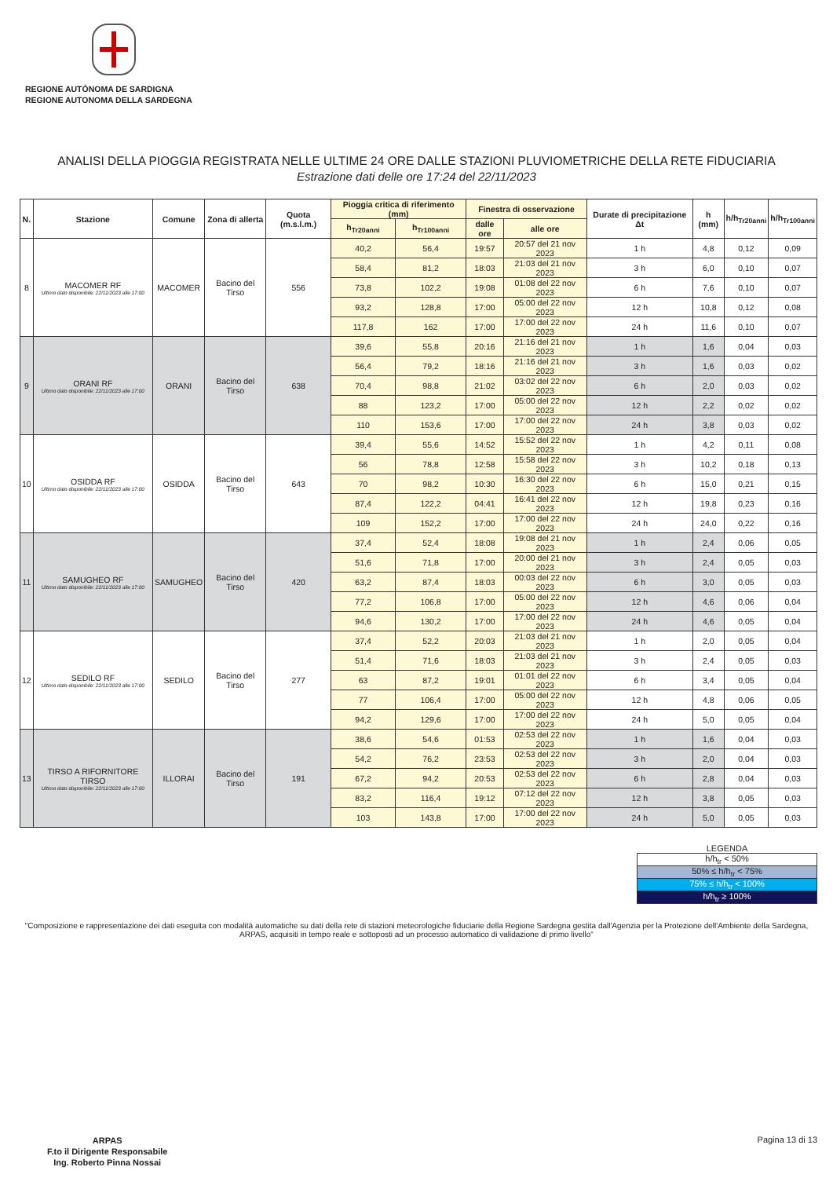REGIONE AUTÒNOMA DE SARDIGNA
REGIONE AUTONOMA DELLA SARDEGNA
ANALISI DELLA PIOGGIA REGISTRATA NELLE ULTIME 24 ORE DALLE STAZIONI PLUVIOMETRICHE DELLA RETE FIDUCIARIA
Estrazione dati delle ore 17:24 del 22/11/2023
| N. | Stazione | Comune | Zona di allerta | Quota (m.s.l.m.) | Pioggia critica di riferimento (mm) | | Finestra di osservazione | | Durate di precipitazione Δt | h (mm) | h/h<sub>Tr20anni</sub> | h/h<sub>Tr100anni</sub> |
| --- | --- | --- | --- | --- | --- | --- | --- | --- | --- | --- | --- | --- |
| | | | | | h<sub>Tr20anni</sub> | h<sub>Tr100anni</sub> | dalle ore | alle ore | | | | |
| 8 | MACOMER RF Ultimo dato disponibile: 22/11/2023 alle 17:00 | MACOMER | Bacino del Tirso | 556 | 40,2 | 56,4 | 19:57 | 20:57 del 21 nov 2023 | 1 h | 4,8 | 0,12 | 0,09 |
| | | | | | 58,4 | 81,2 | 18:03 | 21:03 del 21 nov 2023 | 3 h | 6,0 | 0,10 | 0,07 |
| | | | | | 73,8 | 102,2 | 19:08 | 01:08 del 22 nov 2023 | 6 h | 7,6 | 0,10 | 0,07 |
| | | | | | 93,2 | 128,8 | 17:00 | 05:00 del 22 nov 2023 | 12 h | 10,8 | 0,12 | 0,08 |
| | | | | | 117,8 | 162 | 17:00 | 17:00 del 22 nov 2023 | 24 h | 11,6 | 0,10 | 0,07 |
| 9 | ORANI RF Ultimo dato disponibile: 22/11/2023 alle 17:00 | ORANI | Bacino del Tirso | 638 | 39,6 | 55,8 | 20:16 | 21:16 del 21 nov 2023 | 1 h | 1,6 | 0,04 | 0,03 |
| | | | | | 56,4 | 79,2 | 18:16 | 21:16 del 21 nov 2023 | 3 h | 1,6 | 0,03 | 0,02 |
| | | | | | 70,4 | 98,8 | 21:02 | 03:02 del 22 nov 2023 | 6 h | 2,0 | 0,03 | 0,02 |
| | | | | | 88 | 123,2 | 17:00 | 05:00 del 22 nov 2023 | 12 h | 2,2 | 0,02 | 0,02 |
| | | | | | 110 | 153,6 | 17:00 | 17:00 del 22 nov 2023 | 24 h | 3,8 | 0,03 | 0,02 |
| 10 | OSIDDA RF Ultimo dato disponibile: 22/11/2023 alle 17:00 | OSIDDA | Bacino del Tirso | 643 | 39,4 | 55,6 | 14:52 | 15:52 del 22 nov 2023 | 1 h | 4,2 | 0,11 | 0,08 |
| | | | | | 56 | 78,8 | 12:58 | 15:58 del 22 nov 2023 | 3 h | 10,2 | 0,18 | 0,13 |
| | | | | | 70 | 98,2 | 10:30 | 16:30 del 22 nov 2023 | 6 h | 15,0 | 0,21 | 0,15 |
| | | | | | 87,4 | 122,2 | 04:41 | 16:41 del 22 nov 2023 | 12 h | 19,8 | 0,23 | 0,16 |
| | | | | | 109 | 152,2 | 17:00 | 17:00 del 22 nov 2023 | 24 h | 24,0 | 0,22 | 0,16 |
| 11 | SAMUGHEO RF Ultimo dato disponibile: 22/11/2023 alle 17:00 | SAMUGHEO | Bacino del Tirso | 420 | 37,4 | 52,4 | 18:08 | 19:08 del 21 nov 2023 | 1 h | 2,4 | 0,06 | 0,05 |
| | | | | | 51,6 | 71,8 | 17:00 | 20:00 del 21 nov 2023 | 3 h | 2,4 | 0,05 | 0,03 |
| | | | | | 63,2 | 87,4 | 18:03 | 00:03 del 22 nov 2023 | 6 h | 3,0 | 0,05 | 0,03 |
| | | | | | 77,2 | 106,8 | 17:00 | 05:00 del 22 nov 2023 | 12 h | 4,6 | 0,06 | 0,04 |
| | | | | | 94,6 | 130,2 | 17:00 | 17:00 del 22 nov 2023 | 24 h | 4,6 | 0,05 | 0,04 |
| 12 | SEDILO RF Ultimo dato disponibile: 22/11/2023 alle 17:00 | SEDILO | Bacino del Tirso | 277 | 37,4 | 52,2 | 20:03 | 21:03 del 21 nov 2023 | 1 h | 2,0 | 0,05 | 0,04 |
| | | | | | 51,4 | 71,6 | 18:03 | 21:03 del 21 nov 2023 | 3 h | 2,4 | 0,05 | 0,03 |
| | | | | | 63 | 87,2 | 19:01 | 01:01 del 22 nov 2023 | 6 h | 3,4 | 0,05 | 0,04 |
| | | | | | 77 | 106,4 | 17:00 | 05:00 del 22 nov 2023 | 12 h | 4,8 | 0,06 | 0,05 |
| | | | | | 94,2 | 129,6 | 17:00 | 17:00 del 22 nov 2023 | 24 h | 5,0 | 0,05 | 0,04 |
| 13 | TIRSO A RIFORNITORE TIRSO Ultimo dato disponibile: 22/11/2023 alle 17:00 | ILLORAI | Bacino del Tirso | 191 | 38,6 | 54,6 | 01:53 | 02:53 del 22 nov 2023 | 1 h | 1,6 | 0,04 | 0,03 |
| | | | | | 54,2 | 76,2 | 23:53 | 02:53 del 22 nov 2023 | 3 h | 2,0 | 0,04 | 0,03 |
| | | | | | 67,2 | 94,2 | 20:53 | 02:53 del 22 nov 2023 | 6 h | 2,8 | 0,04 | 0,03 |
| | | | | | 83,2 | 116,4 | 19:12 | 07:12 del 22 nov 2023 | 12 h | 3,8 | 0,05 | 0,03 |
| | | | | | 103 | 143,8 | 17:00 | 17:00 del 22 nov 2023 | 24 h | 5,0 | 0,05 | 0,03 |
LEGENDA
h/h<sub>tr</sub> < 50%
50% ≤ h/h<sub>tr</sub> < 75%
75% ≤ h/h<sub>tr</sub> < 100%
h/h<sub>tr</sub> ≥ 100%
"Composizione e rappresentazione dei dati eseguita con modalità automatiche su dati della rete di stazioni meteorologiche fiduciarie della Regione Sardegna gestita dall'Agenzia per la Protezione dell'Ambiente della Sardegna, ARPAS, acquisiti in tempo reale e sottoposti ad un processo automatico di validazione di primo livello"
ARPAS
F.to il Dirigente Responsabile
Ing. Roberto Pinna Nossai
Pagina 13 di 13